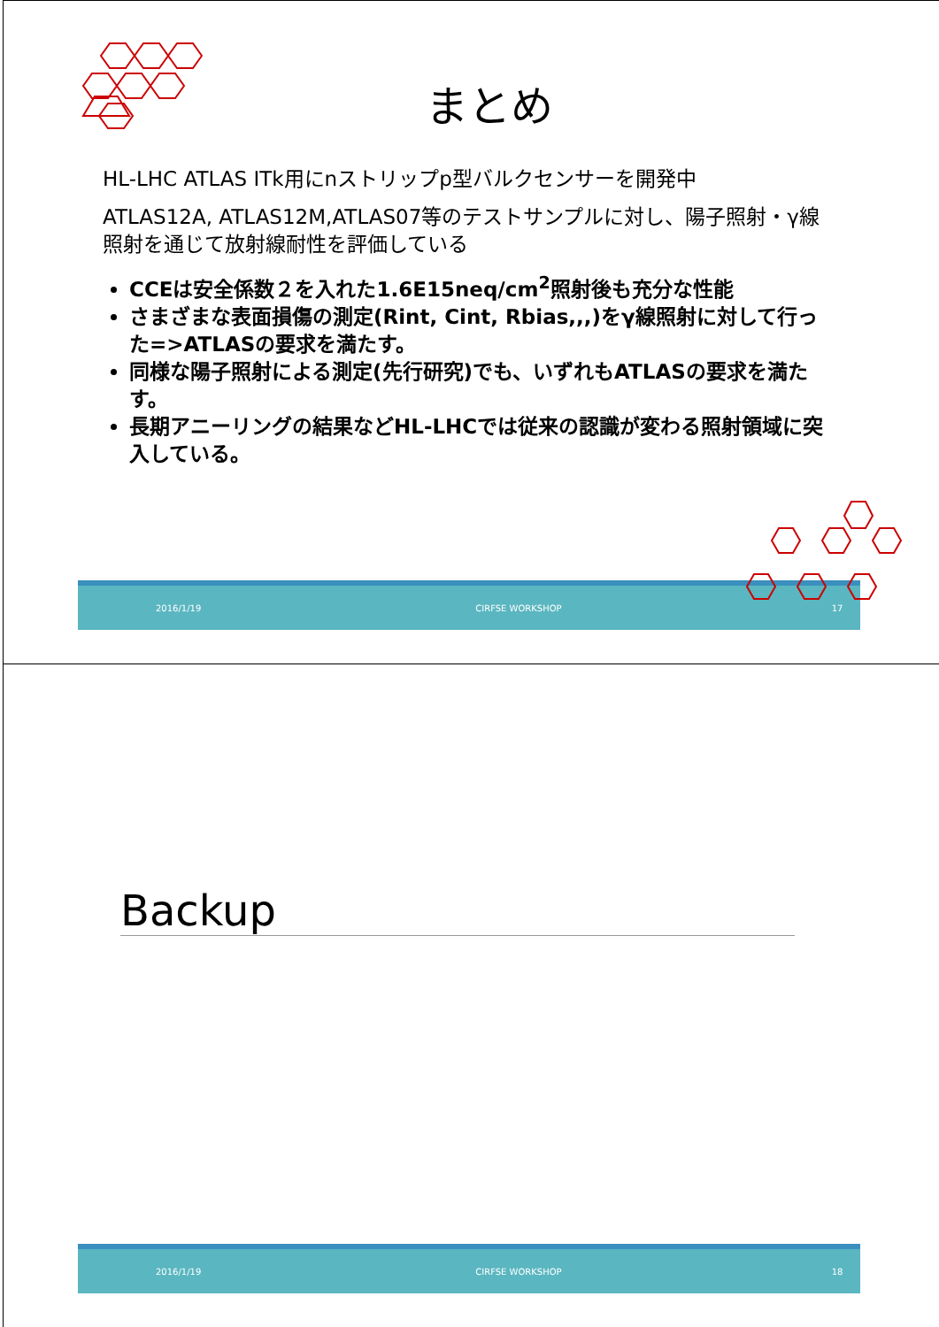まとめ
HL-LHC ATLAS ITk用にnストリップp型バルクセンサーを開発中
ATLAS12A, ATLAS12M,ATLAS07等のテストサンプルに対し、陽子照射・γ線照射を通じて放射線耐性を評価している
CCEは安全係数２を入れた1.6E15neq/cm<sup>2</sup>照射後も充分な性能
さまざまな表面損傷の測定(Rint, Cint, Rbias,,,)をγ線照射に対して行った=>ATLASの要求を満たす。
同様な陽子照射による測定(先行研究)でも、いずれもATLASの要求を満たす。
長期アニーリングの結果などHL-LHCでは従来の認識が変わる照射領域に突入している。
2016/1/19 CIRFSE WORKSHOP 17
Backup
2016/1/19 CIRFSE WORKSHOP 18